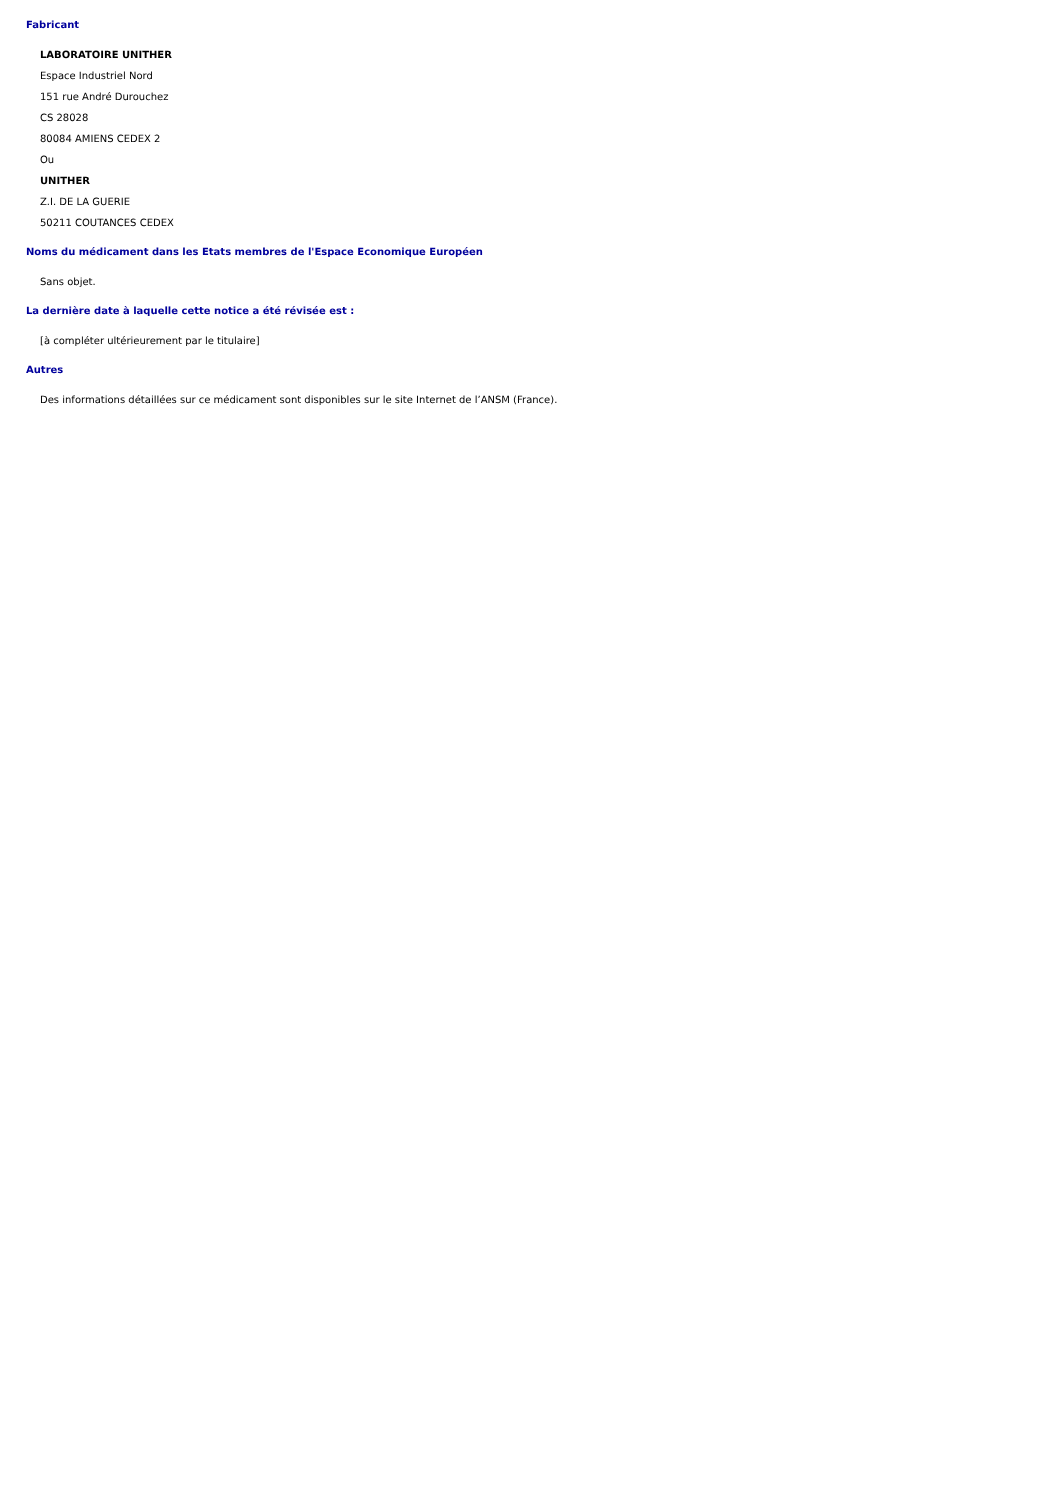Fabricant
LABORATOIRE UNITHER
Espace Industriel Nord
151 rue André Durouchez
CS 28028
80084 AMIENS CEDEX 2
Ou
UNITHER
Z.I. DE LA GUERIE
50211 COUTANCES CEDEX
Noms du médicament dans les Etats membres de l'Espace Economique Européen
Sans objet.
La dernière date à laquelle cette notice a été révisée est :
[à compléter ultérieurement par le titulaire]
Autres
Des informations détaillées sur ce médicament sont disponibles sur le site Internet de l’ANSM (France).